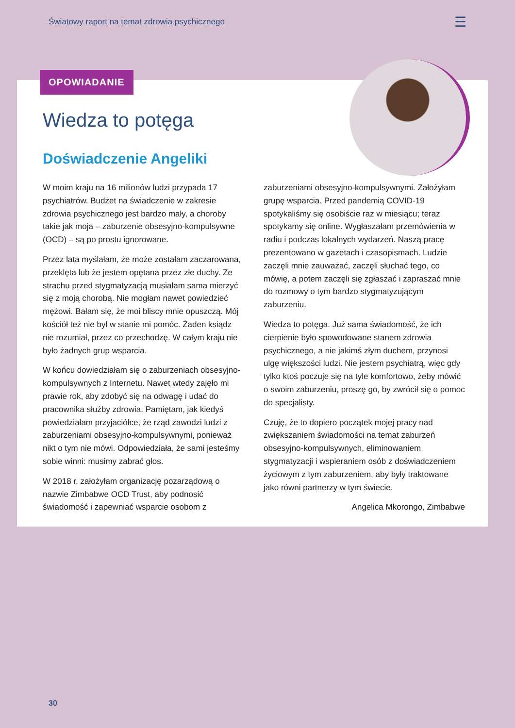Światowy raport na temat zdrowia psychicznego ☰
OPOWIADANIE
Wiedza to potęga
Doświadczenie Angeliki
W moim kraju na 16 milionów ludzi przypada 17 psychiatrów. Budżet na świadczenie w zakresie zdrowia psychicznego jest bardzo mały, a choroby takie jak moja – zaburzenie obsesyjno-kompulsywne (OCD) – są po prostu ignorowane.
Przez lata myślałam, że może zostałam zaczarowana, przeklęta lub że jestem opętana przez złe duchy. Ze strachu przed stygmatyzacją musiałam sama mierzyć się z moją chorobą. Nie mogłam nawet powiedzieć mężowi. Bałam się, że moi bliscy mnie opuszczą. Mój kościół też nie był w stanie mi pomóc. Żaden ksiądz nie rozumiał, przez co przechodzę. W całym kraju nie było żadnych grup wsparcia.
W końcu dowiedziałam się o zaburzeniach obsesyjno-kompulsywnych z Internetu. Nawet wtedy zajęło mi prawie rok, aby zdobyć się na odwagę i udać do pracownika służby zdrowia. Pamiętam, jak kiedyś powiedziałam przyjaciółce, że rząd zawodzi ludzi z zaburzeniami obsesyjno-kompulsywnymi, ponieważ nikt o tym nie mówi. Odpowiedziała, że sami jesteśmy sobie winni: musimy zabrać głos.
W 2018 r. założyłam organizację pozarządową o nazwie Zimbabwe OCD Trust, aby podnosić świadomość i zapewniać wsparcie osobom z zaburzeniami obsesyjno-kompulsywnymi. Założyłam grupę wsparcia. Przed pandemią COVID-19 spotykaliśmy się osobiście raz w miesiącu; teraz spotykamy się online. Wygłaszałam przemówienia w radiu i podczas lokalnych wydarzeń. Naszą pracę prezentowano w gazetach i czasopismach. Ludzie zaczęli mnie zauważać, zaczęli słuchać tego, co mówię, a potem zaczęli się zgłaszać i zapraszać mnie do rozmowy o tym bardzo stygmatyzującym zaburzeniu.
Wiedza to potęga. Już sama świadomość, że ich cierpienie było spowodowane stanem zdrowia psychicznego, a nie jakimś złym duchem, przynosi ulgę większości ludzi. Nie jestem psychiatrą, więc gdy tylko ktoś poczuje się na tyle komfortowo, żeby mówić o swoim zaburzeniu, proszę go, by zwrócił się o pomoc do specjalisty.
Czuję, że to dopiero początek mojej pracy nad zwiększaniem świadomości na temat zaburzeń obsesyjno-kompulsywnych, eliminowaniem stygmatyzacji i wspieraniem osób z doświadczeniem życiowym z tym zaburzeniem, aby były traktowane jako równi partnerzy w tym świecie.
Angelica Mkorongo, Zimbabwe
30